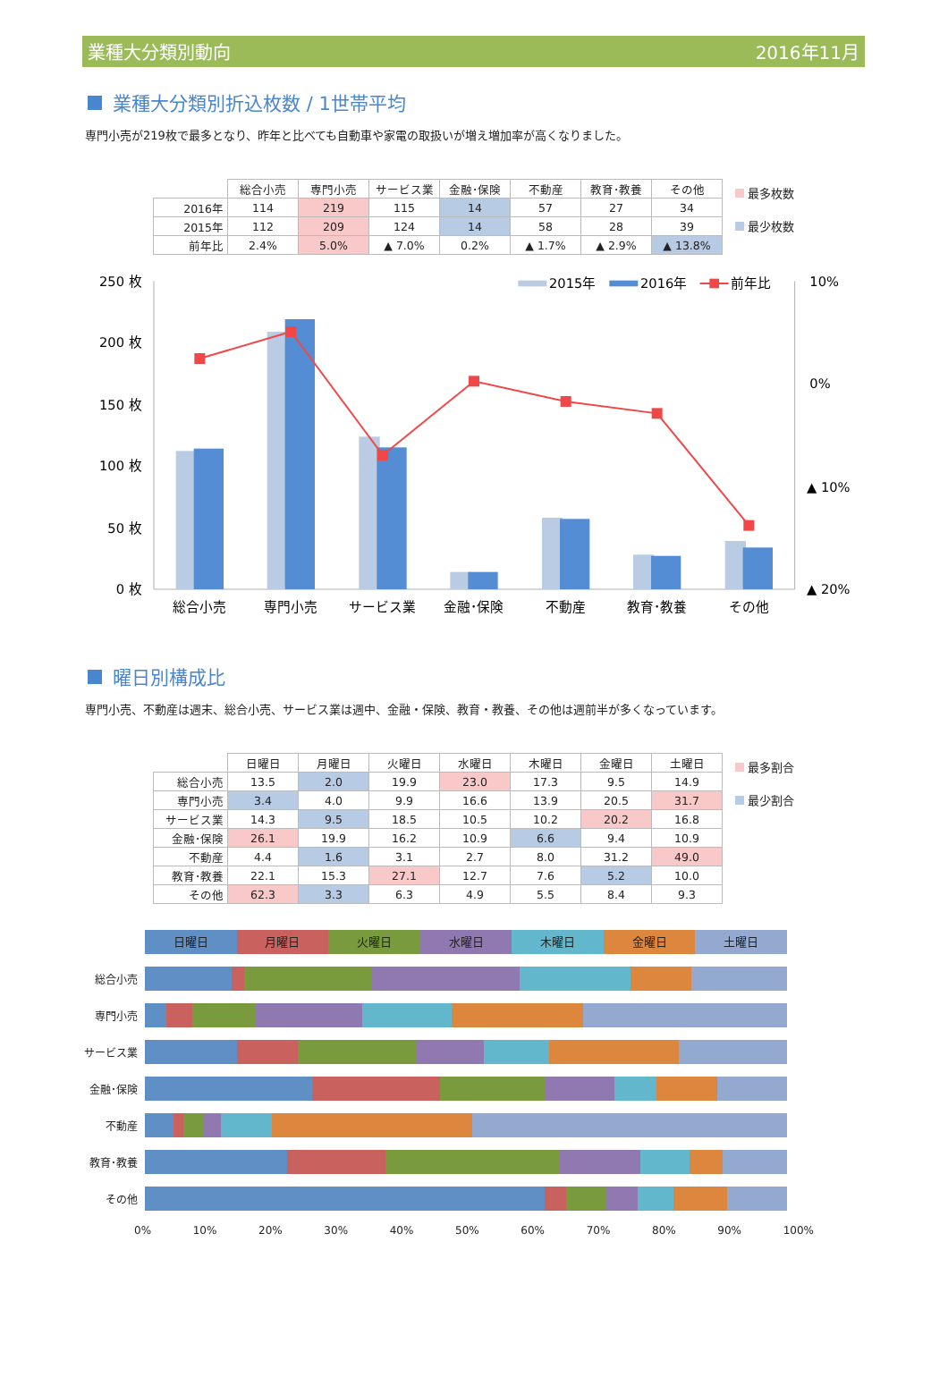業種大分類別動向 2016年11月
業種大分類別折込枚数 / 1世帯平均
専門小売が219枚で最多となり、昨年と比べても自動車や家電の取扱いが増え増加率が高くなりました。
| | 総合小売 | 専門小売 | サービス業 | 金融･保険 | 不動産 | 教育･教養 | その他 |
| --- | --- | --- | --- | --- | --- | --- | --- |
| 2016年 | 114 | 219 | 115 | 14 | 57 | 27 | 34 |
| 2015年 | 112 | 209 | 124 | 14 | 58 | 28 | 39 |
| 前年比 | 2.4% | 5.0% | ▲ 7.0% | 0.2% | ▲ 1.7% | ▲ 2.9% | ▲ 13.8% |
最多枚数
最少枚数
250 枚
200 枚
150 枚
100 枚
50 枚
0 枚
10%
0%
▲ 10%
▲ 20%
2015年
2016年
前年比
総合小売
専門小売
サービス業
金融･保険
不動産
教育･教養
その他
曜日別構成比
専門小売、不動産は週末、総合小売、サービス業は週中、金融・保険、教育・教養、その他は週前半が多くなっています。
| | 日曜日 | 月曜日 | 火曜日 | 水曜日 | 木曜日 | 金曜日 | 土曜日 |
| --- | --- | --- | --- | --- | --- | --- | --- |
| 総合小売 | 13.5 | 2.0 | 19.9 | 23.0 | 17.3 | 9.5 | 14.9 |
| 専門小売 | 3.4 | 4.0 | 9.9 | 16.6 | 13.9 | 20.5 | 31.7 |
| サービス業 | 14.3 | 9.5 | 18.5 | 10.5 | 10.2 | 20.2 | 16.8 |
| 金融･保険 | 26.1 | 19.9 | 16.2 | 10.9 | 6.6 | 9.4 | 10.9 |
| 不動産 | 4.4 | 1.6 | 3.1 | 2.7 | 8.0 | 31.2 | 49.0 |
| 教育･教養 | 22.1 | 15.3 | 27.1 | 12.7 | 7.6 | 5.2 | 10.0 |
| その他 | 62.3 | 3.3 | 6.3 | 4.9 | 5.5 | 8.4 | 9.3 |
最多割合
最少割合
日曜日 月曜日 火曜日 水曜日 木曜日 金曜日 土曜日
総合小売
専門小売
サービス業
金融･保険
不動産
教育･教養
その他
0% 10% 20% 30% 40% 50% 60% 70% 80% 90% 100%